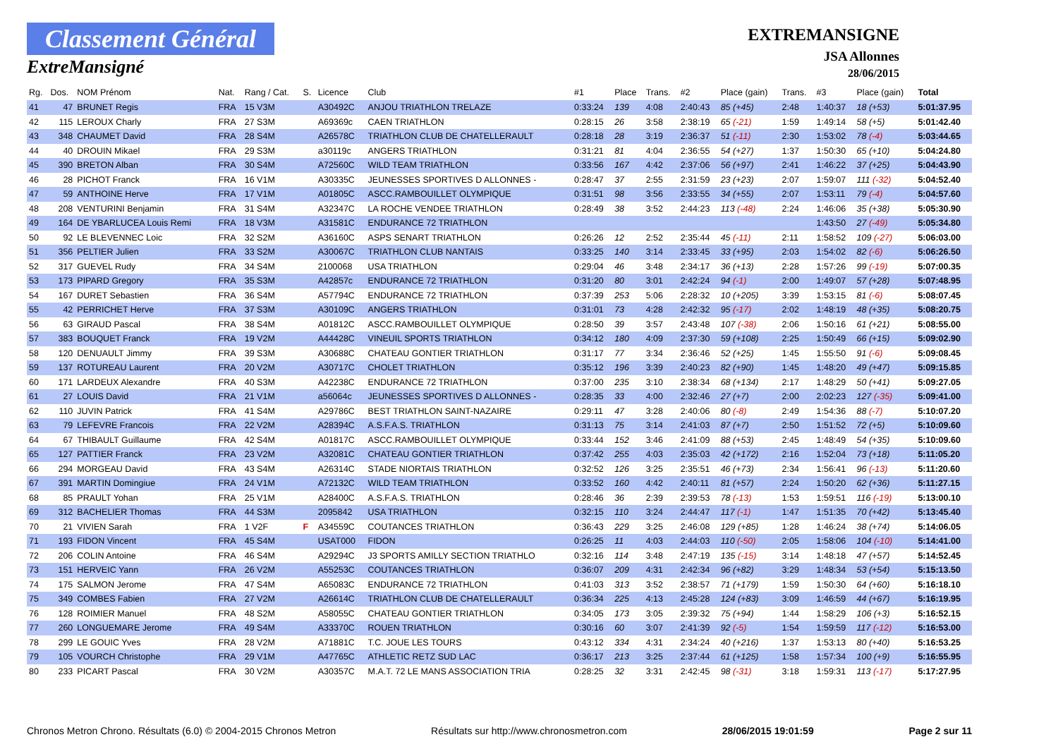Classement Général
ExtreMansigné
EXTREMANSIGNE
JSA Allonnes
28/06/2015
| Rg. | Dos. | NOM Prénom | Nat. | Rang / Cat. | S. | Licence | Club | #1 | Place | Trans. | #2 | Place (gain) | Trans. | #3 | Place (gain) | Total |
| --- | --- | --- | --- | --- | --- | --- | --- | --- | --- | --- | --- | --- | --- | --- | --- | --- |
| 41 | 47 | BRUNET Regis | FRA | 15 V3M | | A30492C | ANJOU TRIATHLON TRELAZE | 0:33:24 | 139 | 4:08 | 2:40:43 | 85 (+45) | 2:48 | 1:40:37 | 18 (+53) | 5:01:37.95 |
| 42 | 115 | LEROUX Charly | FRA | 27 S3M | | A69369c | CAEN TRIATHLON | 0:28:15 | 26 | 3:58 | 2:38:19 | 65 (-21) | 1:59 | 1:49:14 | 58 (+5) | 5:01:42.40 |
| 43 | 348 | CHAUMET David | FRA | 28 S4M | | A26578C | TRIATHLON CLUB DE CHATELLERAULT | 0:28:18 | 28 | 3:19 | 2:36:37 | 51 (-11) | 2:30 | 1:53:02 | 78 (-4) | 5:03:44.65 |
| 44 | 40 | DROUIN Mikael | FRA | 29 S3M | | a30119c | ANGERS TRIATHLON | 0:31:21 | 81 | 4:04 | 2:36:55 | 54 (+27) | 1:37 | 1:50:30 | 65 (+10) | 5:04:24.80 |
| 45 | 390 | BRETON Alban | FRA | 30 S4M | | A72560C | WILD TEAM TRIATHLON | 0:33:56 | 167 | 4:42 | 2:37:06 | 56 (+97) | 2:41 | 1:46:22 | 37 (+25) | 5:04:43.90 |
| 46 | 28 | PICHOT Franck | FRA | 16 V1M | | A30335C | JEUNESSES SPORTIVES D ALLONNES - | 0:28:47 | 37 | 2:55 | 2:31:59 | 23 (+23) | 2:07 | 1:59:07 | 111 (-32) | 5:04:52.40 |
| 47 | 59 | ANTHOINE Herve | FRA | 17 V1M | | A01805C | ASCC.RAMBOUILLET OLYMPIQUE | 0:31:51 | 98 | 3:56 | 2:33:55 | 34 (+55) | 2:07 | 1:53:11 | 79 (-4) | 5:04:57.60 |
| 48 | 208 | VENTURINI Benjamin | FRA | 31 S4M | | A32347C | LA ROCHE VENDEE TRIATHLON | 0:28:49 | 38 | 3:52 | 2:44:23 | 113 (-48) | 2:24 | 1:46:06 | 35 (+38) | 5:05:30.90 |
| 49 | 164 | DE YBARLUCEA Louis Remi | FRA | 18 V3M | | A31581C | ENDURANCE 72 TRIATHLON | | | | | | | 1:43:50 | 27 (-49) | 5:05:34.80 |
| 50 | 92 | LE BLEVENNEC Loic | FRA | 32 S2M | | A36160C | ASPS SENART TRIATHLON | 0:26:26 | 12 | 2:52 | 2:35:44 | 45 (-11) | 2:11 | 1:58:52 | 109 (-27) | 5:06:03.00 |
| 51 | 356 | PELTIER Julien | FRA | 33 S2M | | A30067C | TRIATHLON CLUB NANTAIS | 0:33:25 | 140 | 3:14 | 2:33:45 | 33 (+95) | 2:03 | 1:54:02 | 82 (-6) | 5:06:26.50 |
| 52 | 317 | GUEVEL Rudy | FRA | 34 S4M | | 2100068 | USA TRIATHLON | 0:29:04 | 46 | 3:48 | 2:34:17 | 36 (+13) | 2:28 | 1:57:26 | 99 (-19) | 5:07:00.35 |
| 53 | 173 | PIPARD Gregory | FRA | 35 S3M | | A42857c | ENDURANCE 72 TRIATHLON | 0:31:20 | 80 | 3:01 | 2:42:24 | 94 (-1) | 2:00 | 1:49:07 | 57 (+28) | 5:07:48.95 |
| 54 | 167 | DURET Sebastien | FRA | 36 S4M | | A57794C | ENDURANCE 72 TRIATHLON | 0:37:39 | 253 | 5:06 | 2:28:32 | 10 (+205) | 3:39 | 1:53:15 | 81 (-6) | 5:08:07.45 |
| 55 | 42 | PERRICHET Herve | FRA | 37 S3M | | A30109C | ANGERS TRIATHLON | 0:31:01 | 73 | 4:28 | 2:42:32 | 95 (-17) | 2:02 | 1:48:19 | 48 (+35) | 5:08:20.75 |
| 56 | 63 | GIRAUD Pascal | FRA | 38 S4M | | A01812C | ASCC.RAMBOUILLET OLYMPIQUE | 0:28:50 | 39 | 3:57 | 2:43:48 | 107 (-38) | 2:06 | 1:50:16 | 61 (+21) | 5:08:55.00 |
| 57 | 383 | BOUQUET Franck | FRA | 19 V2M | | A44428C | VINEUIL SPORTS TRIATHLON | 0:34:12 | 180 | 4:09 | 2:37:30 | 59 (+108) | 2:25 | 1:50:49 | 66 (+15) | 5:09:02.90 |
| 58 | 120 | DENUAULT Jimmy | FRA | 39 S3M | | A30688C | CHATEAU GONTIER TRIATHLON | 0:31:17 | 77 | 3:34 | 2:36:46 | 52 (+25) | 1:45 | 1:55:50 | 91 (-6) | 5:09:08.45 |
| 59 | 137 | ROTUREAU Laurent | FRA | 20 V2M | | A30717C | CHOLET TRIATHLON | 0:35:12 | 196 | 3:39 | 2:40:23 | 82 (+90) | 1:45 | 1:48:20 | 49 (+47) | 5:09:15.85 |
| 60 | 171 | LARDEUX Alexandre | FRA | 40 S3M | | A42238C | ENDURANCE 72 TRIATHLON | 0:37:00 | 235 | 3:10 | 2:38:34 | 68 (+134) | 2:17 | 1:48:29 | 50 (+41) | 5:09:27.05 |
| 61 | 27 | LOUIS David | FRA | 21 V1M | | a56064c | JEUNESSES SPORTIVES D ALLONNES - | 0:28:35 | 33 | 4:00 | 2:32:46 | 27 (+7) | 2:00 | 2:02:23 | 127 (-35) | 5:09:41.00 |
| 62 | 110 | JUVIN Patrick | FRA | 41 S4M | | A29786C | BEST TRIATHLON SAINT-NAZAIRE | 0:29:11 | 47 | 3:28 | 2:40:06 | 80 (-8) | 2:49 | 1:54:36 | 88 (-7) | 5:10:07.20 |
| 63 | 79 | LEFEVRE Francois | FRA | 22 V2M | | A28394C | A.S.F.A.S. TRIATHLON | 0:31:13 | 75 | 3:14 | 2:41:03 | 87 (+7) | 2:50 | 1:51:52 | 72 (+5) | 5:10:09.60 |
| 64 | 67 | THIBAULT Guillaume | FRA | 42 S4M | | A01817C | ASCC.RAMBOUILLET OLYMPIQUE | 0:33:44 | 152 | 3:46 | 2:41:09 | 88 (+53) | 2:45 | 1:48:49 | 54 (+35) | 5:10:09.60 |
| 65 | 127 | PATTIER Franck | FRA | 23 V2M | | A32081C | CHATEAU GONTIER TRIATHLON | 0:37:42 | 255 | 4:03 | 2:35:03 | 42 (+172) | 2:16 | 1:52:04 | 73 (+18) | 5:11:05.20 |
| 66 | 294 | MORGEAU David | FRA | 43 S4M | | A26314C | STADE NIORTAIS TRIATHLON | 0:32:52 | 126 | 3:25 | 2:35:51 | 46 (+73) | 2:34 | 1:56:41 | 96 (-13) | 5:11:20.60 |
| 67 | 391 | MARTIN Domingiue | FRA | 24 V1M | | A72132C | WILD TEAM TRIATHLON | 0:33:52 | 160 | 4:42 | 2:40:11 | 81 (+57) | 2:24 | 1:50:20 | 62 (+36) | 5:11:27.15 |
| 68 | 85 | PRAULT Yohan | FRA | 25 V1M | | A28400C | A.S.F.A.S. TRIATHLON | 0:28:46 | 36 | 2:39 | 2:39:53 | 78 (-13) | 1:53 | 1:59:51 | 116 (-19) | 5:13:00.10 |
| 69 | 312 | BACHELIER Thomas | FRA | 44 S3M | | 2095842 | USA TRIATHLON | 0:32:15 | 110 | 3:24 | 2:44:47 | 117 (-1) | 1:47 | 1:51:35 | 70 (+42) | 5:13:45.40 |
| 70 | 21 | VIVIEN Sarah | FRA | 1 V2F | F | A34559C | COUTANCES TRIATHLON | 0:36:43 | 229 | 3:25 | 2:46:08 | 129 (+85) | 1:28 | 1:46:24 | 38 (+74) | 5:14:06.05 |
| 71 | 193 | FIDON Vincent | FRA | 45 S4M | | USAT000 | FIDON | 0:26:25 | 11 | 4:03 | 2:44:03 | 110 (-50) | 2:05 | 1:58:06 | 104 (-10) | 5:14:41.00 |
| 72 | 206 | COLIN Antoine | FRA | 46 S4M | | A29294C | J3 SPORTS AMILLY SECTION TRIATHLO | 0:32:16 | 114 | 3:48 | 2:47:19 | 135 (-15) | 3:14 | 1:48:18 | 47 (+57) | 5:14:52.45 |
| 73 | 151 | HERVEIC Yann | FRA | 26 V2M | | A55253C | COUTANCES TRIATHLON | 0:36:07 | 209 | 4:31 | 2:42:34 | 96 (+82) | 3:29 | 1:48:34 | 53 (+54) | 5:15:13.50 |
| 74 | 175 | SALMON Jerome | FRA | 47 S4M | | A65083C | ENDURANCE 72 TRIATHLON | 0:41:03 | 313 | 3:52 | 2:38:57 | 71 (+179) | 1:59 | 1:50:30 | 64 (+60) | 5:16:18.10 |
| 75 | 349 | COMBES Fabien | FRA | 27 V2M | | A26614C | TRIATHLON CLUB DE CHATELLERAULT | 0:36:34 | 225 | 4:13 | 2:45:28 | 124 (+83) | 3:09 | 1:46:59 | 44 (+67) | 5:16:19.95 |
| 76 | 128 | ROIMIER Manuel | FRA | 48 S2M | | A58055C | CHATEAU GONTIER TRIATHLON | 0:34:05 | 173 | 3:05 | 2:39:32 | 75 (+94) | 1:44 | 1:58:29 | 106 (+3) | 5:16:52.15 |
| 77 | 260 | LONGUEMARE Jerome | FRA | 49 S4M | | A33370C | ROUEN TRIATHLON | 0:30:16 | 60 | 3:07 | 2:41:39 | 92 (-5) | 1:54 | 1:59:59 | 117 (-12) | 5:16:53.00 |
| 78 | 299 | LE GOUIC Yves | FRA | 28 V2M | | A71881C | T.C. JOUE LES TOURS | 0:43:12 | 334 | 4:31 | 2:34:24 | 40 (+216) | 1:37 | 1:53:13 | 80 (+40) | 5:16:53.25 |
| 79 | 105 | VOURCH Christophe | FRA | 29 V1M | | A47765C | ATHLETIC RETZ SUD LAC | 0:36:17 | 213 | 3:25 | 2:37:44 | 61 (+125) | 1:58 | 1:57:34 | 100 (+9) | 5:16:55.95 |
| 80 | 233 | PICART Pascal | FRA | 30 V2M | | A30357C | M.A.T. 72 LE MANS ASSOCIATION TRIA | 0:28:25 | 32 | 3:31 | 2:42:45 | 98 (-31) | 3:18 | 1:59:31 | 113 (-17) | 5:17:27.95 |
Chronos Metron Chrono. Résultats (6.0) © 2004-2015 Chronos Metron Résultats sur http://www.chronosmetron.com 28/06/2015 19:01:59 Page 2 sur 11